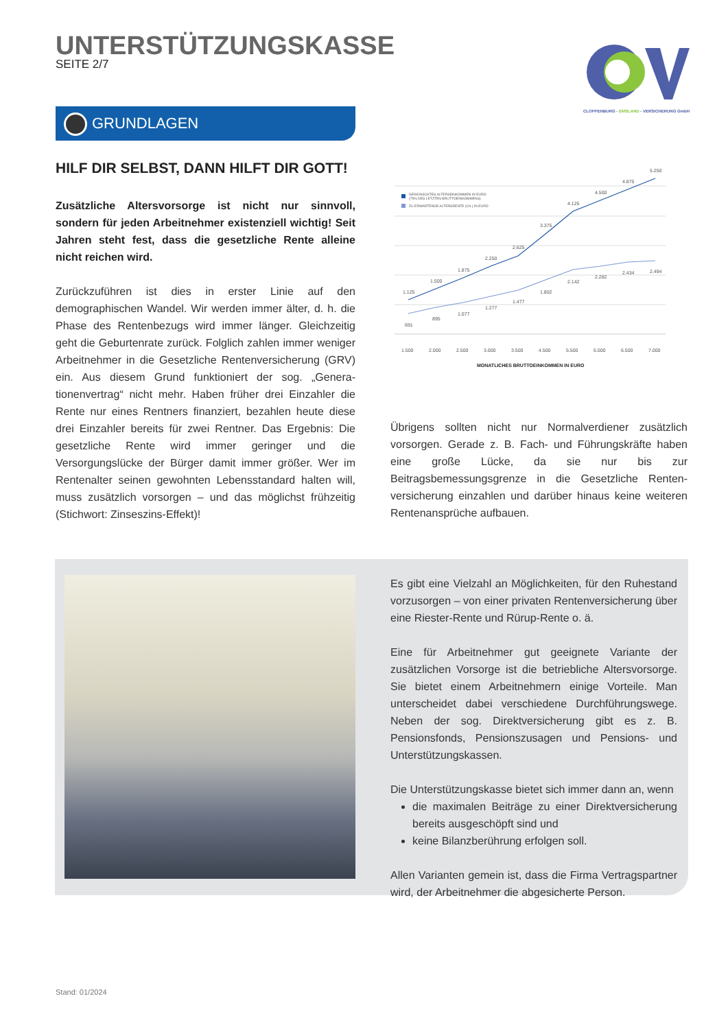UNTERSTÜTZUNGSKASSE
SEITE 2/7
CLOPPENBURG - EMSLAND - VERSICHERUNG GmbH
GRUNDLAGEN
HILF DIR SELBST, DANN HILFT DIR GOTT!
Zusätzliche Altersvorsorge ist nicht nur sinnvoll, sondern für jeden Arbeitnehmer existenziell wichtig! Seit Jahren steht fest, dass die gesetzliche Rente alleine nicht reichen wird.
Zurückzuführen ist dies in erster Linie auf den demographischen Wandel. Wir werden immer älter, d. h. die Phase des Rentenbezugs wird immer länger. Gleichzeitig geht die Geburtenrate zurück. Folglich zahlen immer weniger Arbeitnehmer in die Gesetzliche Rentenversi­cherung (GRV) ein. Aus diesem Grund funktioniert der sog. „Genera­tionenvertrag“ nicht mehr. Haben früher drei Einzahler die Rente nur eines Rentners finanziert, bezahlen heute diese drei Einzahler bereits für zwei Rentner. Das Ergebnis: Die gesetzliche Rente wird immer ge­ringer und die Versorgungslücke der Bürger damit immer größer. Wer im Rentenalter seinen gewohnten Lebensstandard halten will, muss zusätzlich vorsorgen – und das möglichst frühzeitig (Stichwort: Zin­seszins-Effekt)!
GEWÜNSCHTES ALTERSEINKOMMEN IN EURO
(75% DES LETZTEN BRUTTOEINKOMMENS)
ZU ERWARTENDE ALTERSRENTE (CA.) IN EURO
1.125
1.500
1.875
2.250
2.625
3.375
4.125
4.500
4.875
5.250
691
895
1.077
1.277
1.477
1.802
2.142
2.282
2.434
2.494
1.500
2.000
2.500
3.000
3.500
4.500
5.500
6.000
6.500
7.000
MONATLICHES BRUTTOEINKOMMEN IN EURO
Übrigens sollten nicht nur Normalverdiener zusätzlich vorsorgen. Ge­rade z. B. Fach- und Führungskräfte haben eine große Lücke, da sie nur bis zur Beitragsbemessungsgrenze in die Gesetzliche Renten­versicherung einzahlen und darüber hinaus keine weiteren Renten­ansprüche aufbauen.
Es gibt eine Vielzahl an Möglichkeiten, für den Ruhestand vorzu­sorgen – von einer privaten Rentenversicherung über eine Ries­ter-Rente und Rürup-Rente o. ä.
Eine für Arbeitnehmer gut geeignete Variante der zusätzlichen Vor­sorge ist die betriebliche Altersvorsorge. Sie bietet einem Arbeit­nehmern einige Vorteile. Man unterscheidet dabei verschiedene Durchführungswege. Neben der sog. Direktversicherung gibt es z. B. Pensionsfonds, Pensionszusagen und Pensions- und Unter­stützungskassen.
Die Unterstützungskasse bietet sich immer dann an, wenn
die maximalen Beiträge zu einer Direktversicherung bereits ausgeschöpft sind und
keine Bilanzberührung erfolgen soll.
Allen Varianten gemein ist, dass die Firma Vertragspartner wird, der Arbeitnehmer die abgesicherte Person.
Stand: 01/2024